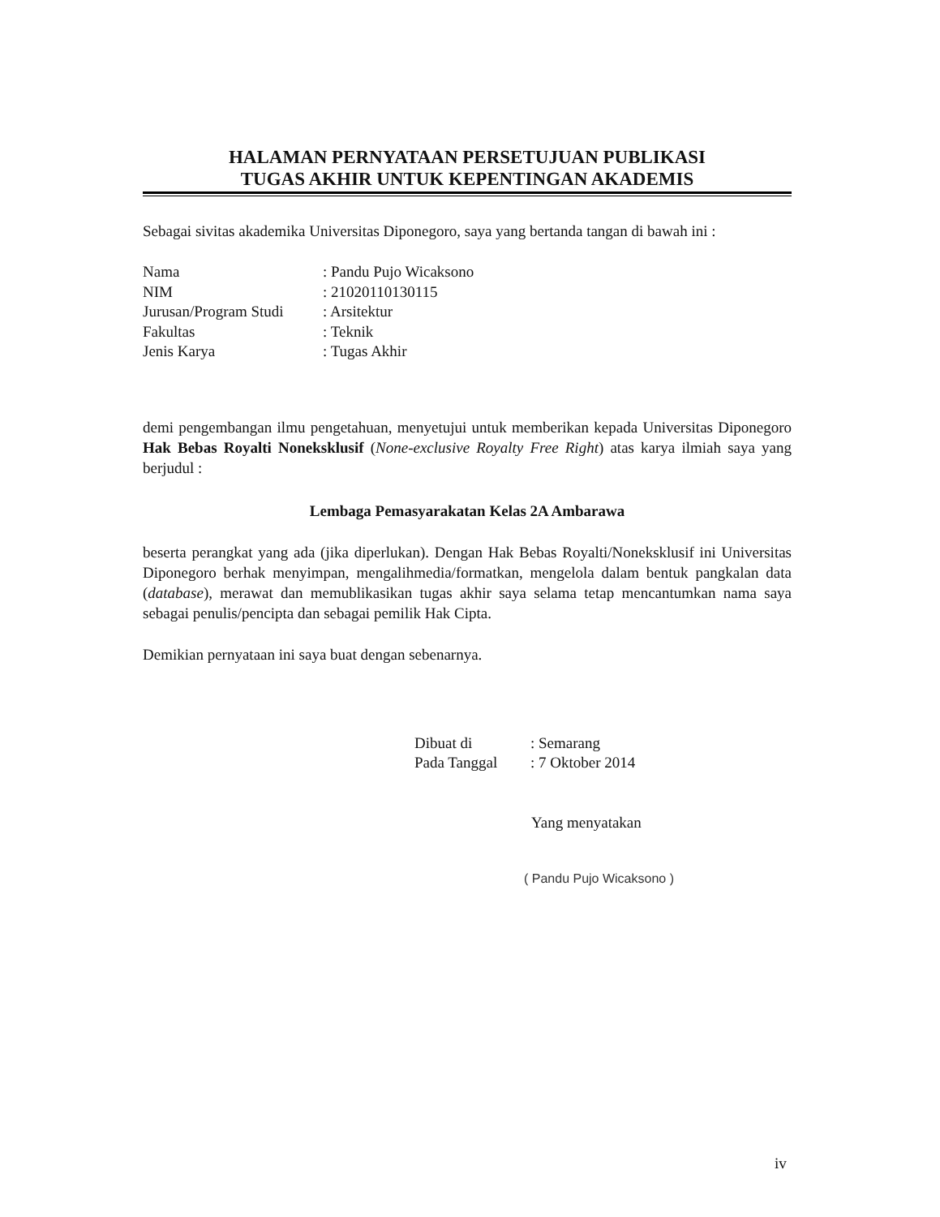HALAMAN PERNYATAAN PERSETUJUAN PUBLIKASI
TUGAS AKHIR UNTUK KEPENTINGAN AKADEMIS
Sebagai sivitas akademika Universitas Diponegoro, saya yang bertanda tangan di bawah ini :
Nama: Pandu Pujo Wicaksono
NIM: 21020110130115
Jurusan/Program Studi: Arsitektur
Fakultas: Teknik
Jenis Karya: Tugas Akhir
demi pengembangan ilmu pengetahuan, menyetujui untuk memberikan kepada Universitas Diponegoro Hak Bebas Royalti Noneksklusif (None-exclusive Royalty Free Right) atas karya ilmiah saya yang berjudul :
Lembaga Pemasyarakatan Kelas 2A Ambarawa
beserta perangkat yang ada (jika diperlukan). Dengan Hak Bebas Royalti/Noneksklusif ini Universitas Diponegoro berhak menyimpan, mengalihmedia/formatkan, mengelola dalam bentuk pangkalan data (database), merawat dan memublikasikan tugas akhir saya selama tetap mencantumkan nama saya sebagai penulis/pencipta dan sebagai pemilik Hak Cipta.
Demikian pernyataan ini saya buat dengan sebenarnya.
Dibuat di: Semarang
Pada Tanggal: 7 Oktober 2014
Yang menyatakan
( Pandu Pujo Wicaksono )
iv